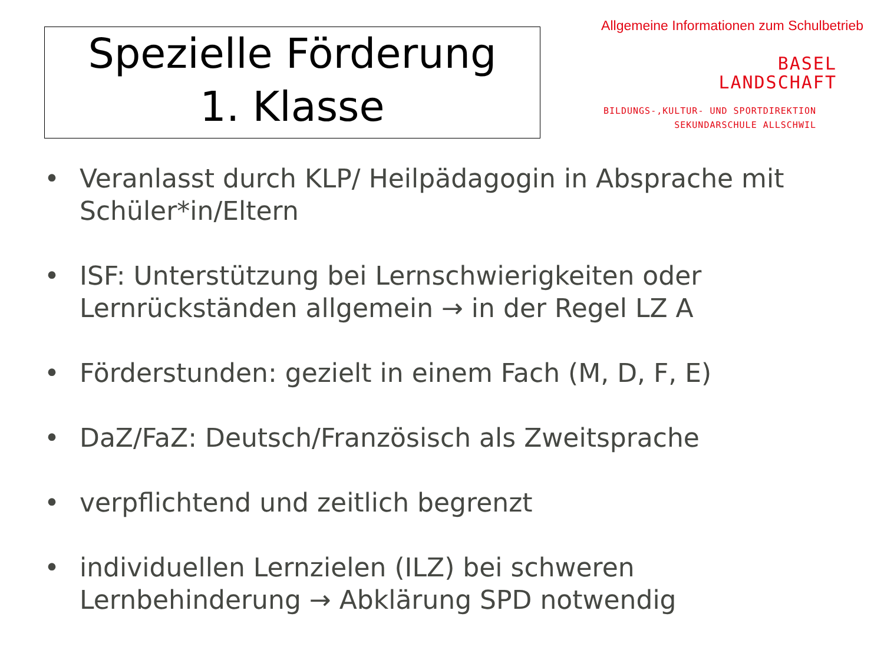Spezielle Förderung
1. Klasse
Allgemeine Informationen zum Schulbetrieb
BASEL
LANDSCHAFT
BILDUNGS-,KULTUR- UND SPORTDIREKTION
SEKUNDARSCHULE ALLSCHWIL
• Veranlasst durch KLP/ Heilpädagogin in Absprache mit Schüler*in/Eltern
• ISF: Unterstützung bei Lernschwierigkeiten oder Lernrückständen allgemein → in der Regel LZ A
• Förderstunden: gezielt in einem Fach (M, D, F, E)
• DaZ/FaZ: Deutsch/Französisch als Zweitsprache
• verpflichtend und zeitlich begrenzt
• individuellen Lernzielen (ILZ) bei schweren Lernbehinderung → Abklärung SPD notwendig